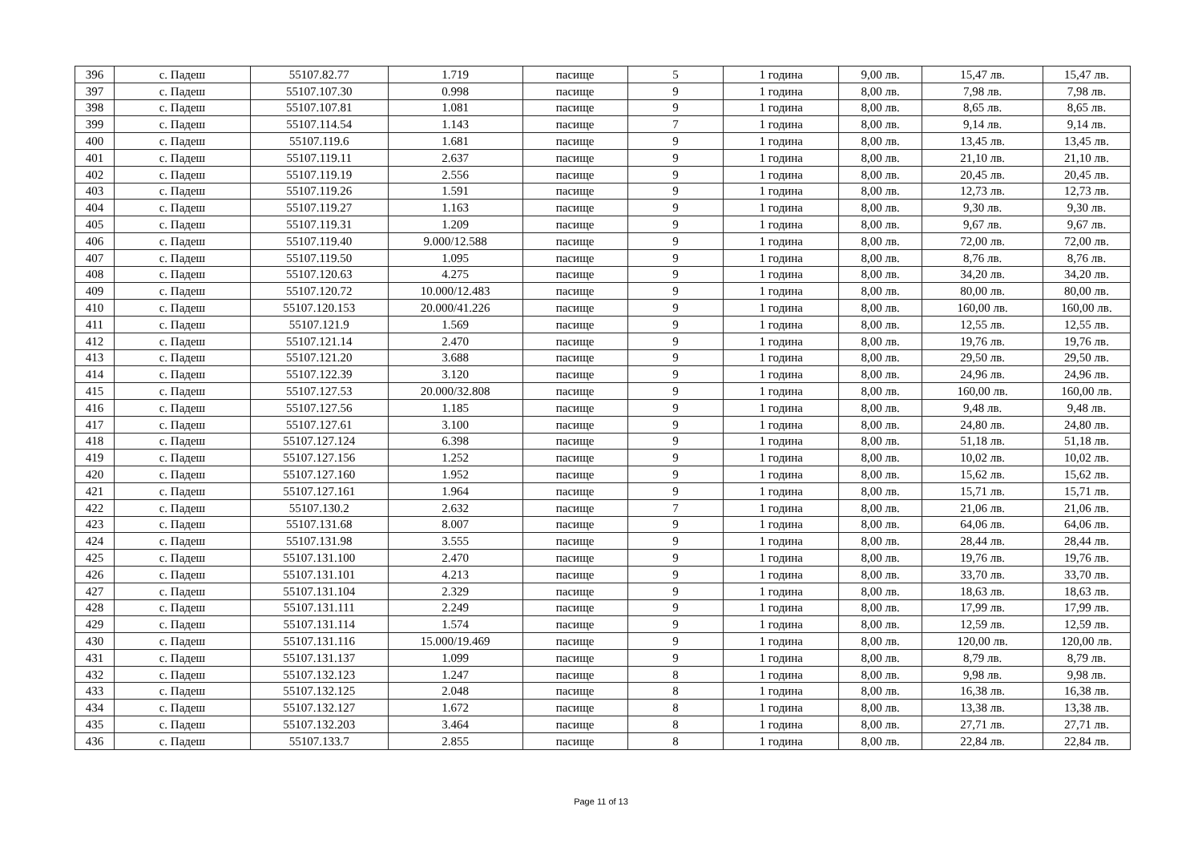| 396 | с. Падеш | 55107.82.77 | 1.719 | пасище | 5 | 1 година | 9,00 лв. | 15,47 лв. | 15,47 лв. |
| 397 | с. Падеш | 55107.107.30 | 0.998 | пасище | 9 | 1 година | 8,00 лв. | 7,98 лв. | 7,98 лв. |
| 398 | с. Падеш | 55107.107.81 | 1.081 | пасище | 9 | 1 година | 8,00 лв. | 8,65 лв. | 8,65 лв. |
| 399 | с. Падеш | 55107.114.54 | 1.143 | пасище | 7 | 1 година | 8,00 лв. | 9,14 лв. | 9,14 лв. |
| 400 | с. Падеш | 55107.119.6 | 1.681 | пасище | 9 | 1 година | 8,00 лв. | 13,45 лв. | 13,45 лв. |
| 401 | с. Падеш | 55107.119.11 | 2.637 | пасище | 9 | 1 година | 8,00 лв. | 21,10 лв. | 21,10 лв. |
| 402 | с. Падеш | 55107.119.19 | 2.556 | пасище | 9 | 1 година | 8,00 лв. | 20,45 лв. | 20,45 лв. |
| 403 | с. Падеш | 55107.119.26 | 1.591 | пасище | 9 | 1 година | 8,00 лв. | 12,73 лв. | 12,73 лв. |
| 404 | с. Падеш | 55107.119.27 | 1.163 | пасище | 9 | 1 година | 8,00 лв. | 9,30 лв. | 9,30 лв. |
| 405 | с. Падеш | 55107.119.31 | 1.209 | пасище | 9 | 1 година | 8,00 лв. | 9,67 лв. | 9,67 лв. |
| 406 | с. Падеш | 55107.119.40 | 9.000/12.588 | пасище | 9 | 1 година | 8,00 лв. | 72,00 лв. | 72,00 лв. |
| 407 | с. Падеш | 55107.119.50 | 1.095 | пасище | 9 | 1 година | 8,00 лв. | 8,76 лв. | 8,76 лв. |
| 408 | с. Падеш | 55107.120.63 | 4.275 | пасище | 9 | 1 година | 8,00 лв. | 34,20 лв. | 34,20 лв. |
| 409 | с. Падеш | 55107.120.72 | 10.000/12.483 | пасище | 9 | 1 година | 8,00 лв. | 80,00 лв. | 80,00 лв. |
| 410 | с. Падеш | 55107.120.153 | 20.000/41.226 | пасище | 9 | 1 година | 8,00 лв. | 160,00 лв. | 160,00 лв. |
| 411 | с. Падеш | 55107.121.9 | 1.569 | пасище | 9 | 1 година | 8,00 лв. | 12,55 лв. | 12,55 лв. |
| 412 | с. Падеш | 55107.121.14 | 2.470 | пасище | 9 | 1 година | 8,00 лв. | 19,76 лв. | 19,76 лв. |
| 413 | с. Падеш | 55107.121.20 | 3.688 | пасище | 9 | 1 година | 8,00 лв. | 29,50 лв. | 29,50 лв. |
| 414 | с. Падеш | 55107.122.39 | 3.120 | пасище | 9 | 1 година | 8,00 лв. | 24,96 лв. | 24,96 лв. |
| 415 | с. Падеш | 55107.127.53 | 20.000/32.808 | пасище | 9 | 1 година | 8,00 лв. | 160,00 лв. | 160,00 лв. |
| 416 | с. Падеш | 55107.127.56 | 1.185 | пасище | 9 | 1 година | 8,00 лв. | 9,48 лв. | 9,48 лв. |
| 417 | с. Падеш | 55107.127.61 | 3.100 | пасище | 9 | 1 година | 8,00 лв. | 24,80 лв. | 24,80 лв. |
| 418 | с. Падеш | 55107.127.124 | 6.398 | пасище | 9 | 1 година | 8,00 лв. | 51,18 лв. | 51,18 лв. |
| 419 | с. Падеш | 55107.127.156 | 1.252 | пасище | 9 | 1 година | 8,00 лв. | 10,02 лв. | 10,02 лв. |
| 420 | с. Падеш | 55107.127.160 | 1.952 | пасище | 9 | 1 година | 8,00 лв. | 15,62 лв. | 15,62 лв. |
| 421 | с. Падеш | 55107.127.161 | 1.964 | пасище | 9 | 1 година | 8,00 лв. | 15,71 лв. | 15,71 лв. |
| 422 | с. Падеш | 55107.130.2 | 2.632 | пасище | 7 | 1 година | 8,00 лв. | 21,06 лв. | 21,06 лв. |
| 423 | с. Падеш | 55107.131.68 | 8.007 | пасище | 9 | 1 година | 8,00 лв. | 64,06 лв. | 64,06 лв. |
| 424 | с. Падеш | 55107.131.98 | 3.555 | пасище | 9 | 1 година | 8,00 лв. | 28,44 лв. | 28,44 лв. |
| 425 | с. Падеш | 55107.131.100 | 2.470 | пасище | 9 | 1 година | 8,00 лв. | 19,76 лв. | 19,76 лв. |
| 426 | с. Падеш | 55107.131.101 | 4.213 | пасище | 9 | 1 година | 8,00 лв. | 33,70 лв. | 33,70 лв. |
| 427 | с. Падеш | 55107.131.104 | 2.329 | пасище | 9 | 1 година | 8,00 лв. | 18,63 лв. | 18,63 лв. |
| 428 | с. Падеш | 55107.131.111 | 2.249 | пасище | 9 | 1 година | 8,00 лв. | 17,99 лв. | 17,99 лв. |
| 429 | с. Падеш | 55107.131.114 | 1.574 | пасище | 9 | 1 година | 8,00 лв. | 12,59 лв. | 12,59 лв. |
| 430 | с. Падеш | 55107.131.116 | 15.000/19.469 | пасище | 9 | 1 година | 8,00 лв. | 120,00 лв. | 120,00 лв. |
| 431 | с. Падеш | 55107.131.137 | 1.099 | пасище | 9 | 1 година | 8,00 лв. | 8,79 лв. | 8,79 лв. |
| 432 | с. Падеш | 55107.132.123 | 1.247 | пасище | 8 | 1 година | 8,00 лв. | 9,98 лв. | 9,98 лв. |
| 433 | с. Падеш | 55107.132.125 | 2.048 | пасище | 8 | 1 година | 8,00 лв. | 16,38 лв. | 16,38 лв. |
| 434 | с. Падеш | 55107.132.127 | 1.672 | пасище | 8 | 1 година | 8,00 лв. | 13,38 лв. | 13,38 лв. |
| 435 | с. Падеш | 55107.132.203 | 3.464 | пасище | 8 | 1 година | 8,00 лв. | 27,71 лв. | 27,71 лв. |
| 436 | с. Падеш | 55107.133.7 | 2.855 | пасище | 8 | 1 година | 8,00 лв. | 22,84 лв. | 22,84 лв. |
Page 11 of 13